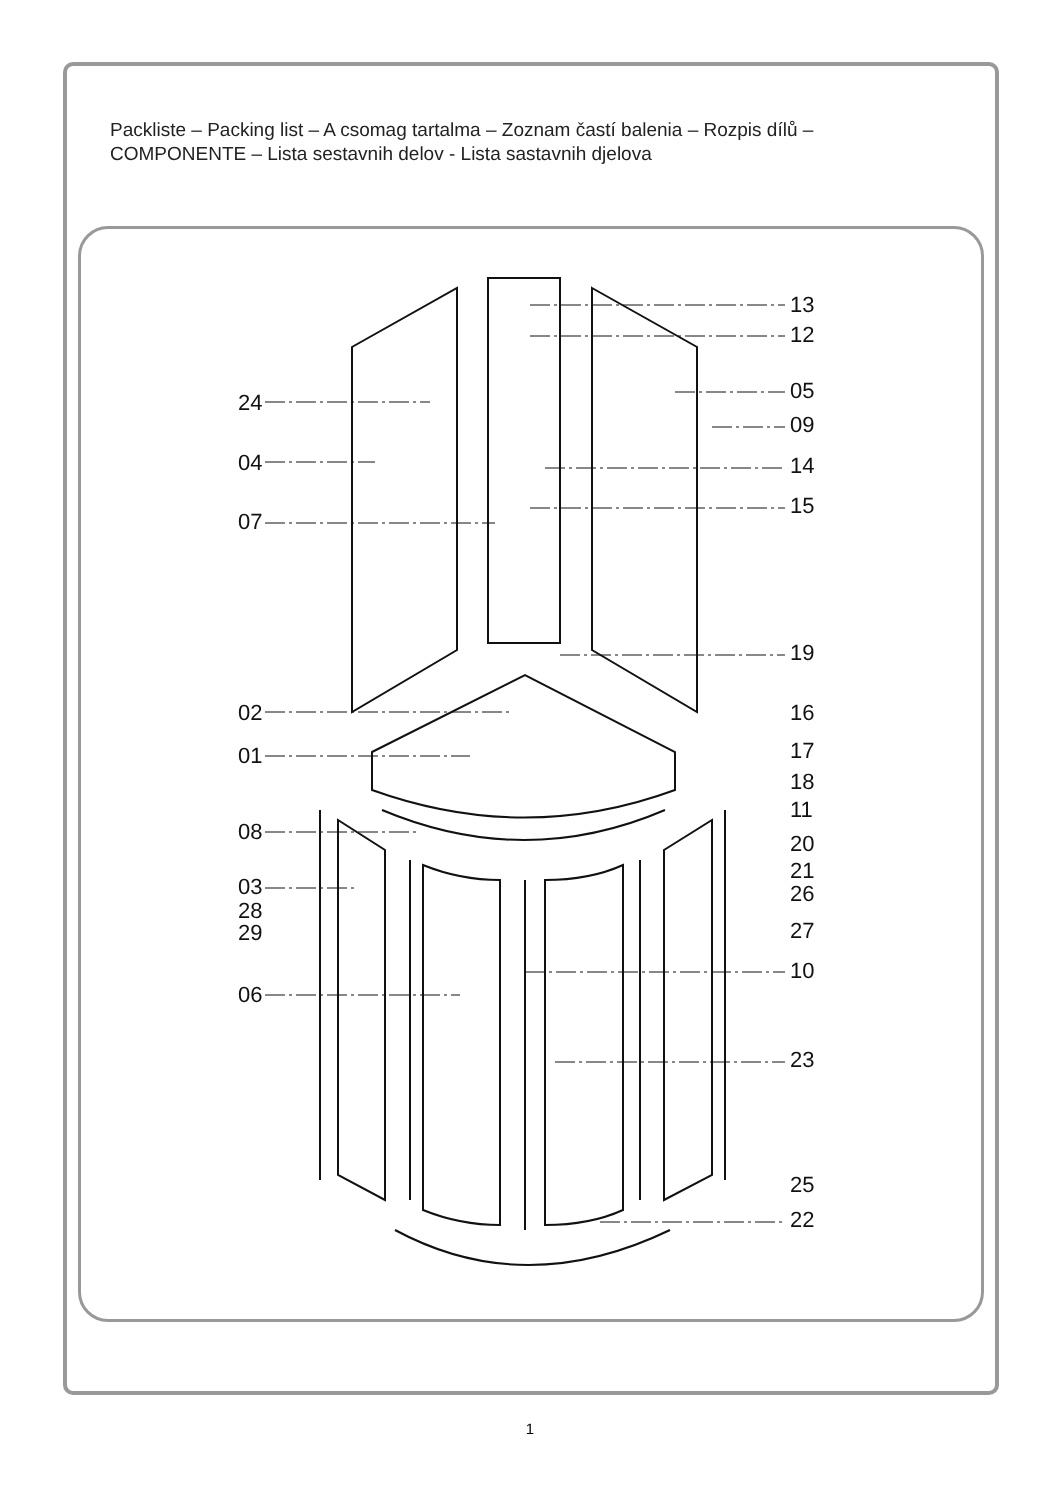Packliste – Packing list – A csomag tartalma – Zoznam častí balenia – Rozpis dílů –
COMPONENTE – Lista sestavnih delov - Lista sastavnih djelova
13
12
05
09
14
15
19
16
17
18
11
20
21
26
27
10
23
25
22
24
04
07
02
01
08
03
28
29
06
1